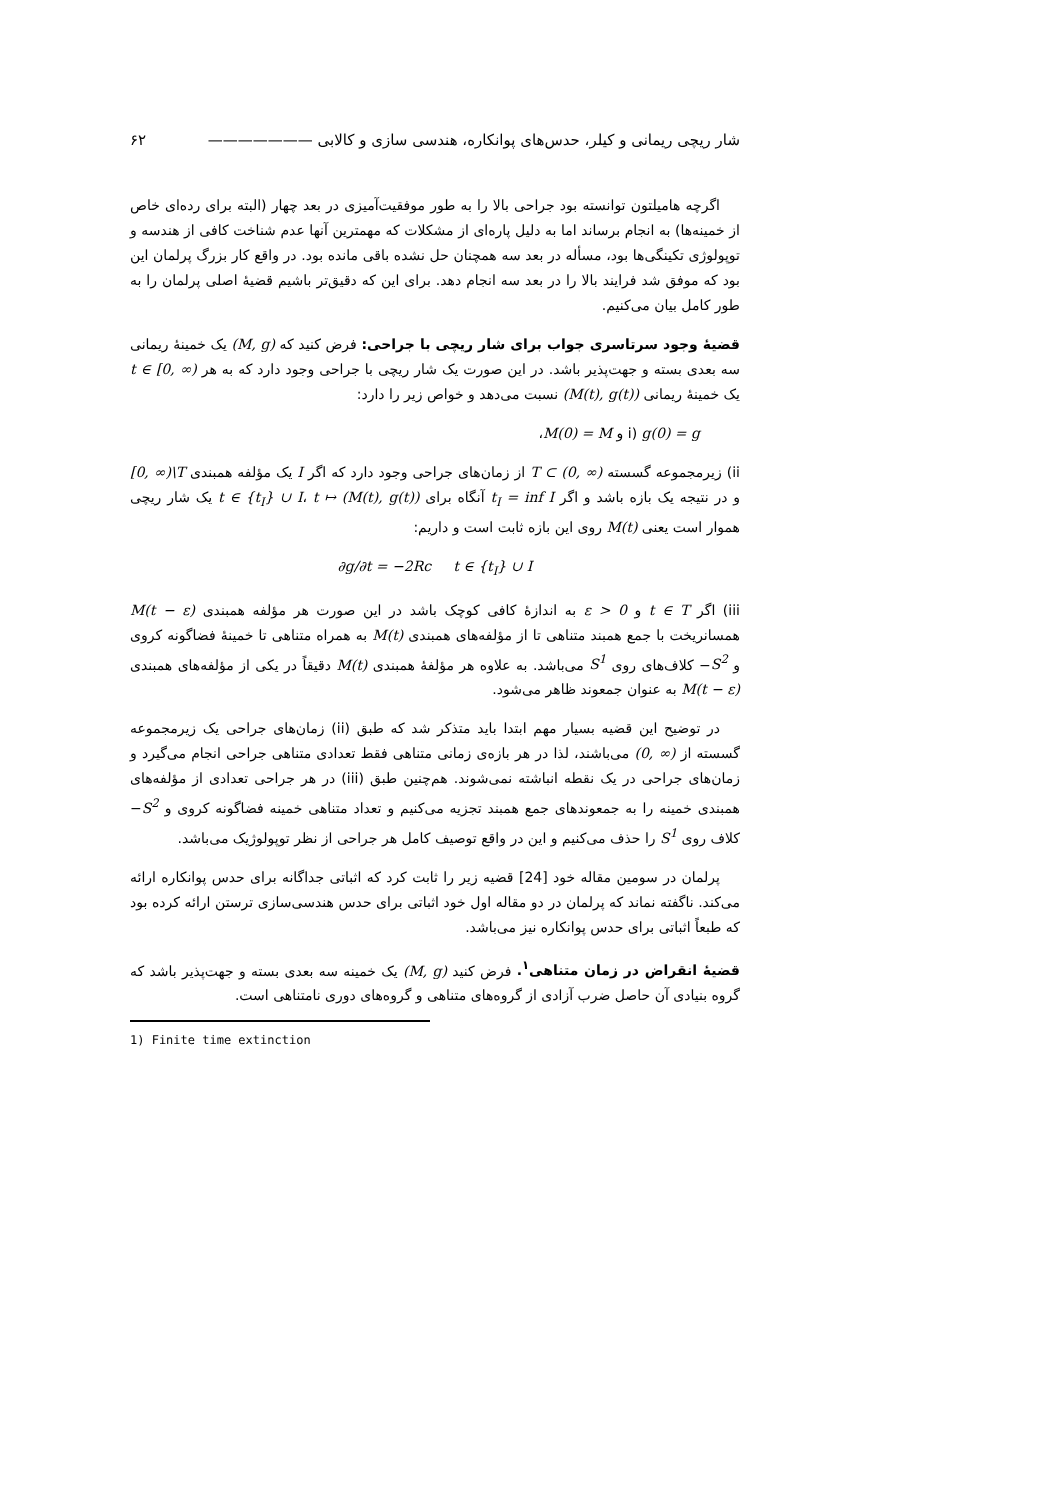شار ریچی ریمانی و کیلر، حدس‌های پوانکاره، هندسی سازی و کالابی ——————— ۶۲
اگرچه هامیلتون توانسته بود جراحی بالا را به طور موفقیت‌آمیزی در بعد چهار (البته برای رده‌ای خاص از خمینه‌ها) به انجام برساند اما به دلیل پاره‌ای از مشکلات که مهمترین آنها عدم شناخت کافی از هندسه و توپولوژی تکینگی‌ها بود، مسأله در بعد سه همچنان حل نشده باقی مانده بود. در واقع کار بزرگ پرلمان این بود که موفق شد فرایند بالا را در بعد سه انجام دهد. برای این که دقیق‌تر باشیم قضیهٔ اصلی پرلمان را به طور کامل بیان می‌کنیم.
قضیهٔ وجود سرتاسری جواب برای شار ریچی با جراحی: فرض کنید که (M, g) یک خمینهٔ ریمانی سه بعدی بسته و جهت‌پذیر باشد. در این صورت یک شار ریچی با جراحی وجود دارد که به هر t ∈ [0, ∞) یک خمینهٔ ریمانی (M(t), g(t)) نسبت می‌دهد و خواص زیر را دارد:
i) g(0) = g و M(0) = M،
ii) زیرمجموعه گسسته T ⊂ (0, ∞) از زمان‌های جراحی وجود دارد که اگر I یک مؤلفه همبندی [0, ∞)\T و در نتیجه یک بازه باشد و اگر t<sub>I</sub> = inf I آنگاه برای t ∈ {t<sub>I</sub>} ∪ I، t ↦ (M(t), g(t)) یک شار ریچی هموار است یعنی M(t) روی این بازه ثابت است و داریم:
∂g/∂t = −2Rc t ∈ {t<sub>I</sub>} ∪ I
iii) اگر t ∈ T و ε > 0 به اندازهٔ کافی کوچک باشد در این صورت هر مؤلفه همبندی M(t − ε) همسانریخت با جمع همبند متناهی تا از مؤلفه‌های همبندی M(t) به همراه متناهی تا خمینهٔ فضاگونه کروی و S<sup>2</sup>− کلاف‌های روی S<sup>1</sup> می‌باشد. به علاوه هر مؤلفهٔ همبندی M(t) دقیقاً در یکی از مؤلفه‌های همبندی M(t − ε) به عنوان جمعوند ظاهر می‌شود.
در توضیح این قضیه بسیار مهم ابتدا باید متذکر شد که طبق (ii) زمان‌های جراحی یک زیرمجموعه گسسته از (0, ∞) می‌باشند، لذا در هر بازه‌ی زمانی متناهی فقط تعدادی متناهی جراحی انجام می‌گیرد و زمان‌های جراحی در یک نقطه انباشته نمی‌شوند. هم‌چنین طبق (iii) در هر جراحی تعدادی از مؤلفه‌های همبندی خمینه را به جمعوندهای جمع همبند تجزیه می‌کنیم و تعداد متناهی خمینه فضاگونه کروی و S<sup>2</sup>− کلاف روی S<sup>1</sup> را حذف می‌کنیم و این در واقع توصیف کامل هر جراحی از نظر توپولوژیک می‌باشد.
پرلمان در سومین مقاله خود [24] قضیه زیر را ثابت کرد که اثباتی جداگانه برای حدس پوانکاره ارائه می‌کند. ناگفته نماند که پرلمان در دو مقاله اول خود اثباتی برای حدس هندسی‌سازی ترستن ارائه کرده بود که طبعاً اثباتی برای حدس پوانکاره نیز می‌باشد.
قضیهٔ انقراض در زمان متناهی<sup>۱</sup>. فرض کنید (M, g) یک خمینه سه بعدی بسته و جهت‌پذیر باشد که گروه بنیادی آن حاصل ضرب آزادی از گروه‌های متناهی و گروه‌های دوری نامتناهی است.
1) Finite time extinction